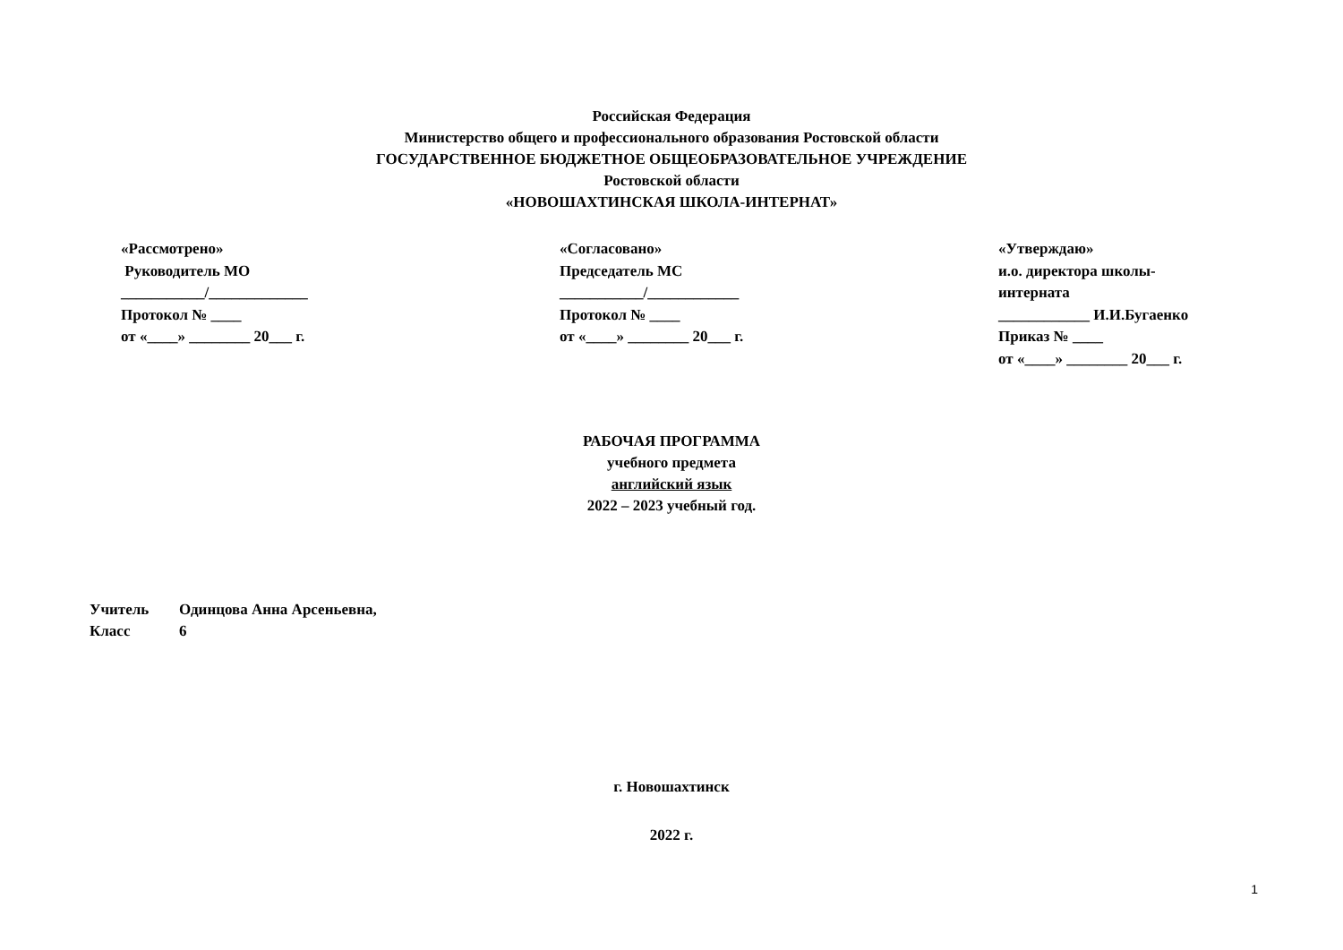Российская Федерация
Министерство общего и профессионального образования Ростовской области
ГОСУДАРСТВЕННОЕ БЮДЖЕТНОЕ ОБЩЕОБРАЗОВАТЕЛЬНОЕ УЧРЕЖДЕНИЕ
Ростовской области
«НОВОШАХТИНСКАЯ ШКОЛА-ИНТЕРНАТ»
«Рассмотрено» Руководитель МО ___________/_____________ Протокол № ____ от «____» ________ 20___ г.
«Согласовано» Председатель МС ___________/____________ Протокол № ____ от «____» ________ 20___ г.
«Утверждаю» и.о. директора школы- интерната ____________ И.И.Бугаенко Приказ № ____ от «____» ________ 20___ г.
РАБОЧАЯ ПРОГРАММА
учебного предмета
английский язык
2022 – 2023 учебный год.
Учитель Одинцова Анна Арсеньевна,
Класс 6
г. Новошахтинск
2022 г.
1